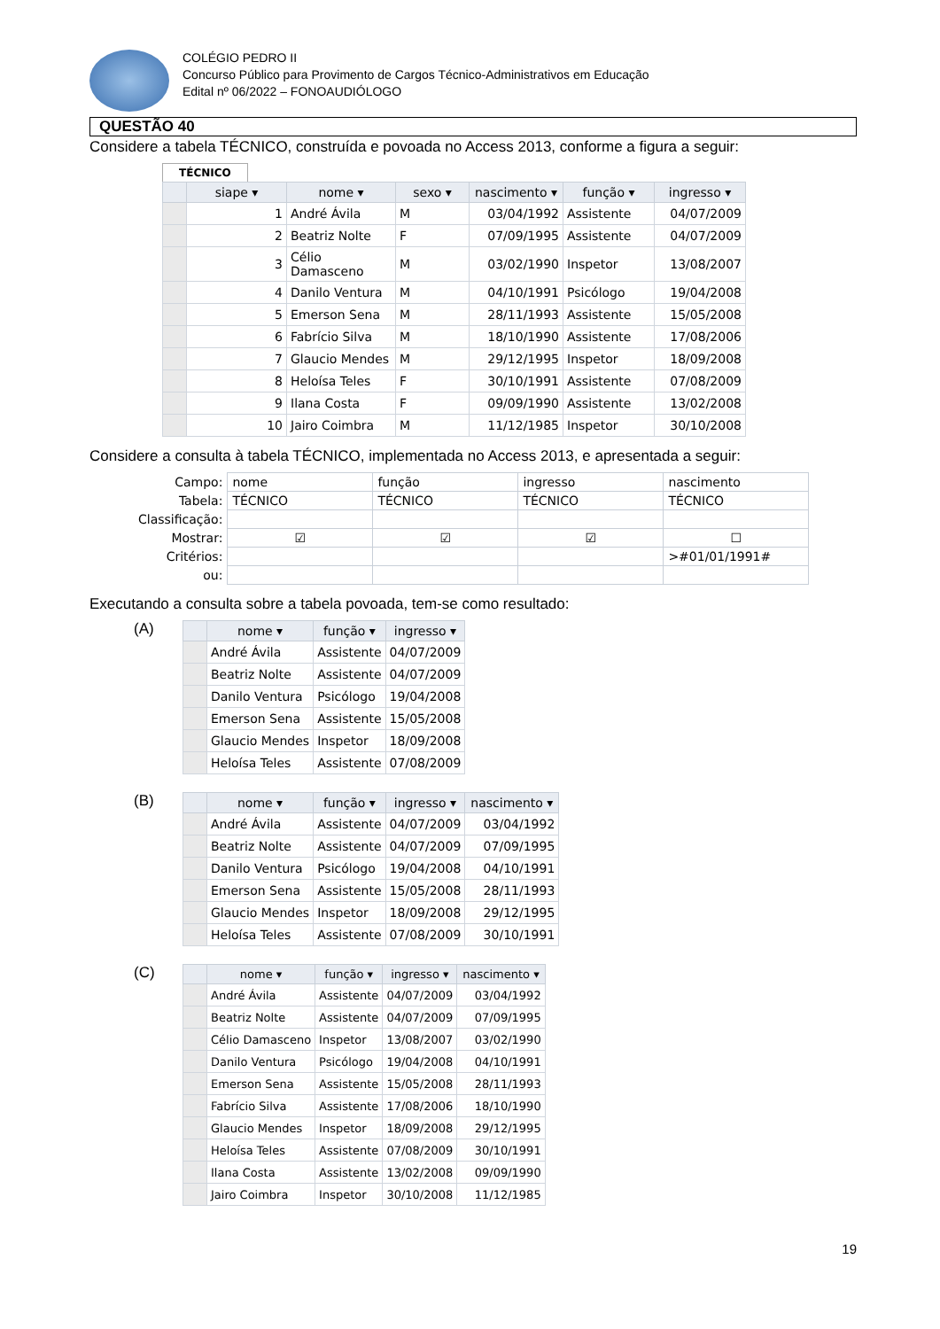COLÉGIO PEDRO II
Concurso Público para Provimento de Cargos Técnico-Administrativos em Educação
Edital nº 06/2022 – FONOAUDIÓLOGO
QUESTÃO 40
Considere a tabela TÉCNICO, construída e povoada no Access 2013, conforme a figura a seguir:
TÉCNICO
| | siape ▾ | nome ▾ | sexo ▾ | nascimento ▾ | função ▾ | ingresso ▾ |
| --- | --- | --- | --- | --- | --- | --- |
| | 1 | André Ávila | M | 03/04/1992 | Assistente | 04/07/2009 |
| | 2 | Beatriz Nolte | F | 07/09/1995 | Assistente | 04/07/2009 |
| | 3 | Célio Damasceno | M | 03/02/1990 | Inspetor | 13/08/2007 |
| | 4 | Danilo Ventura | M | 04/10/1991 | Psicólogo | 19/04/2008 |
| | 5 | Emerson Sena | M | 28/11/1993 | Assistente | 15/05/2008 |
| | 6 | Fabrício Silva | M | 18/10/1990 | Assistente | 17/08/2006 |
| | 7 | Glaucio Mendes | M | 29/12/1995 | Inspetor | 18/09/2008 |
| | 8 | Heloísa Teles | F | 30/10/1991 | Assistente | 07/08/2009 |
| | 9 | Ilana Costa | F | 09/09/1990 | Assistente | 13/02/2008 |
| | 10 | Jairo Coimbra | M | 11/12/1985 | Inspetor | 30/10/2008 |
Considere a consulta à tabela TÉCNICO, implementada no Access 2013, e apresentada a seguir:
| Campo: | nome | função | ingresso | nascimento |
| Tabela: | TÉCNICO | TÉCNICO | TÉCNICO | TÉCNICO |
| Classificação: | | | | |
| Mostrar: | ☑ | ☑ | ☑ | ☐ |
| Critérios: | | | | >#01/01/1991# |
| ou: | | | | |
Executando a consulta sobre a tabela povoada, tem-se como resultado:
(A)
| | nome ▾ | função ▾ | ingresso ▾ |
| --- | --- | --- | --- |
| | André Ávila | Assistente | 04/07/2009 |
| | Beatriz Nolte | Assistente | 04/07/2009 |
| | Danilo Ventura | Psicólogo | 19/04/2008 |
| | Emerson Sena | Assistente | 15/05/2008 |
| | Glaucio Mendes | Inspetor | 18/09/2008 |
| | Heloísa Teles | Assistente | 07/08/2009 |
(B)
| | nome ▾ | função ▾ | ingresso ▾ | nascimento ▾ |
| --- | --- | --- | --- | --- |
| | André Ávila | Assistente | 04/07/2009 | 03/04/1992 |
| | Beatriz Nolte | Assistente | 04/07/2009 | 07/09/1995 |
| | Danilo Ventura | Psicólogo | 19/04/2008 | 04/10/1991 |
| | Emerson Sena | Assistente | 15/05/2008 | 28/11/1993 |
| | Glaucio Mendes | Inspetor | 18/09/2008 | 29/12/1995 |
| | Heloísa Teles | Assistente | 07/08/2009 | 30/10/1991 |
(C)
| | nome ▾ | função ▾ | ingresso ▾ | nascimento ▾ |
| --- | --- | --- | --- | --- |
| | André Ávila | Assistente | 04/07/2009 | 03/04/1992 |
| | Beatriz Nolte | Assistente | 04/07/2009 | 07/09/1995 |
| | Célio Damasceno | Inspetor | 13/08/2007 | 03/02/1990 |
| | Danilo Ventura | Psicólogo | 19/04/2008 | 04/10/1991 |
| | Emerson Sena | Assistente | 15/05/2008 | 28/11/1993 |
| | Fabrício Silva | Assistente | 17/08/2006 | 18/10/1990 |
| | Glaucio Mendes | Inspetor | 18/09/2008 | 29/12/1995 |
| | Heloísa Teles | Assistente | 07/08/2009 | 30/10/1991 |
| | Ilana Costa | Assistente | 13/02/2008 | 09/09/1990 |
| | Jairo Coimbra | Inspetor | 30/10/2008 | 11/12/1985 |
19